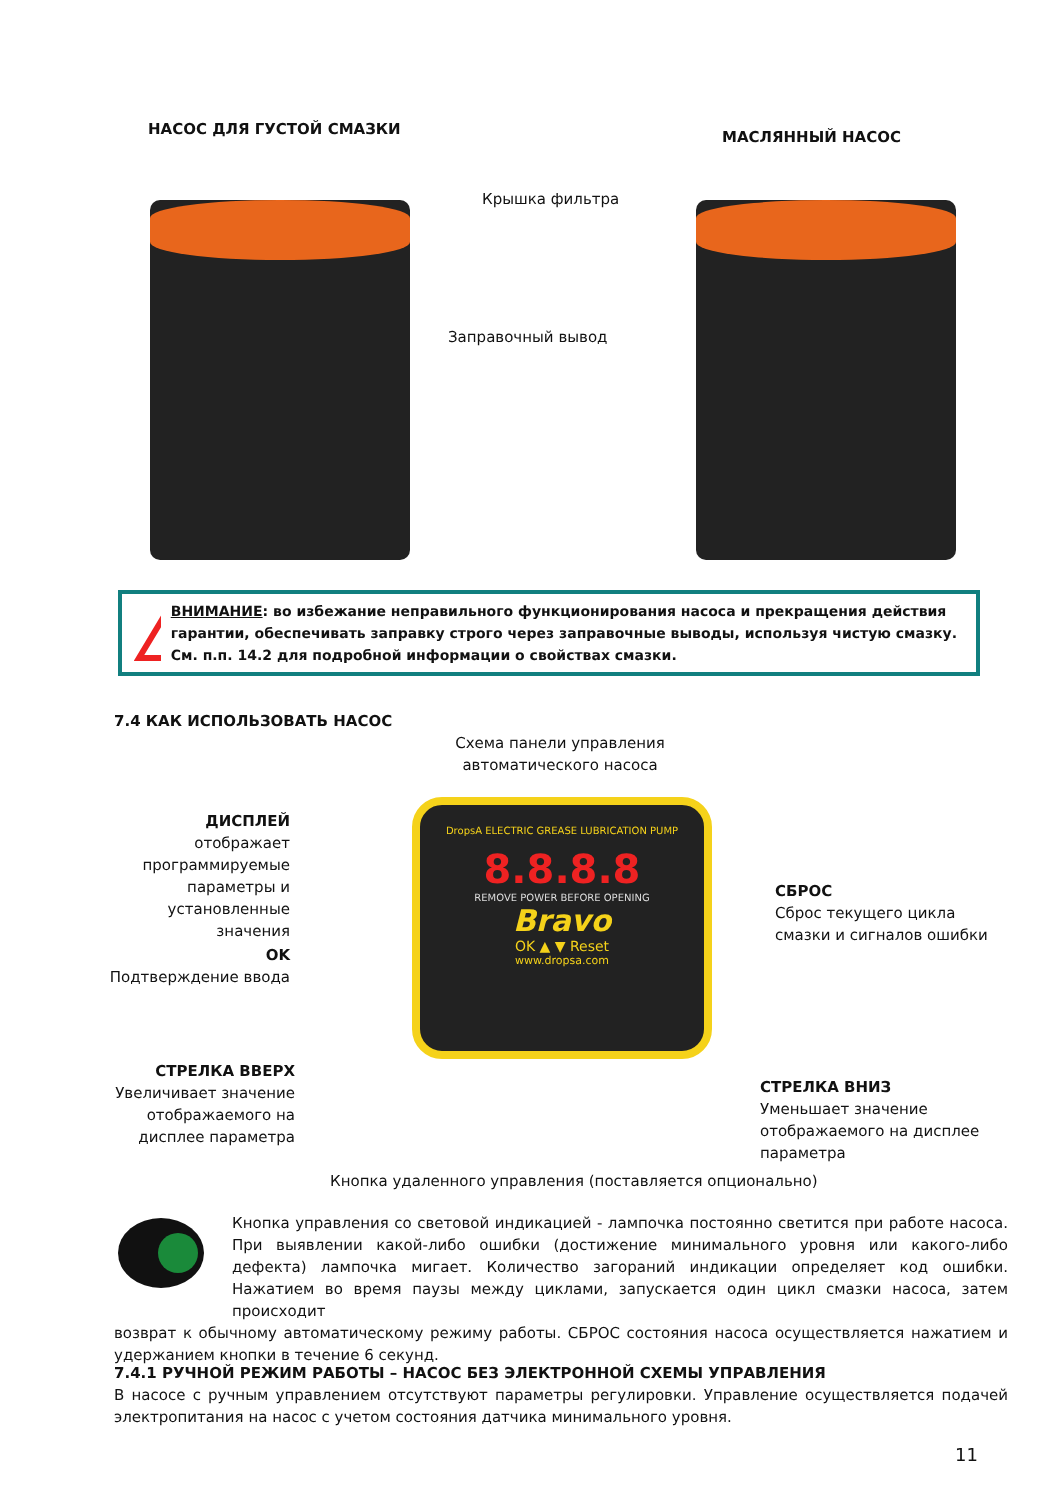НАСОС ДЛЯ ГУСТОЙ СМАЗКИ МАСЛЯННЫЙ НАСОС
Крышка фильтра
Заправочный вывод
!
ВНИМАНИЕ: во избежание неправильного функционирования насоса и прекращения действия гарантии, обеспечивать заправку строго через заправочные выводы, используя чистую смазку. См. п.п. 14.2 для подробной информации о свойствах смазки.
7.4 КАК ИСПОЛЬЗОВАТЬ НАСОС
Схема панели управления автоматического насоса
DropsA ELECTRIC GREASE LUBRICATION PUMP
8.8.8.8
REMOVE POWER BEFORE OPENING
Bravo
OK ▲ ▼ Reset
www.dropsa.com
ДИСПЛЕЙ
отображает программируемые параметры и установленные значения
OK
Подтверждение ввода
СТРЕЛКА ВВЕРХ
Увеличивает значение отображаемого на дисплее параметра
СБРОС
Сброс текущего цикла смазки и сигналов ошибки
СТРЕЛКА ВНИЗ
Уменьшает значение отображаемого на дисплее параметра
Кнопка удаленного управления (поставляется опционально)
Кнопка управления со световой индикацией - лампочка постоянно светится при работе насоса. При выявлении какой-либо ошибки (достижение минимального уровня или какого-либо дефекта) лампочка мигает. Количество загораний индикации определяет код ошибки. Нажатием во время паузы между циклами, запускается один цикл смазки насоса, затем происходит
возврат к обычному автоматическому режиму работы. СБРОС состояния насоса осуществляется нажатием и удержанием кнопки в течение 6 секунд.
7.4.1 РУЧНОЙ РЕЖИМ РАБОТЫ – НАСОС БЕЗ ЭЛЕКТРОННОЙ СХЕМЫ УПРАВЛЕНИЯ
В насосе с ручным управлением отсутствуют параметры регулировки. Управление осуществляется подачей электропитания на насос с учетом состояния датчика минимального уровня.
11